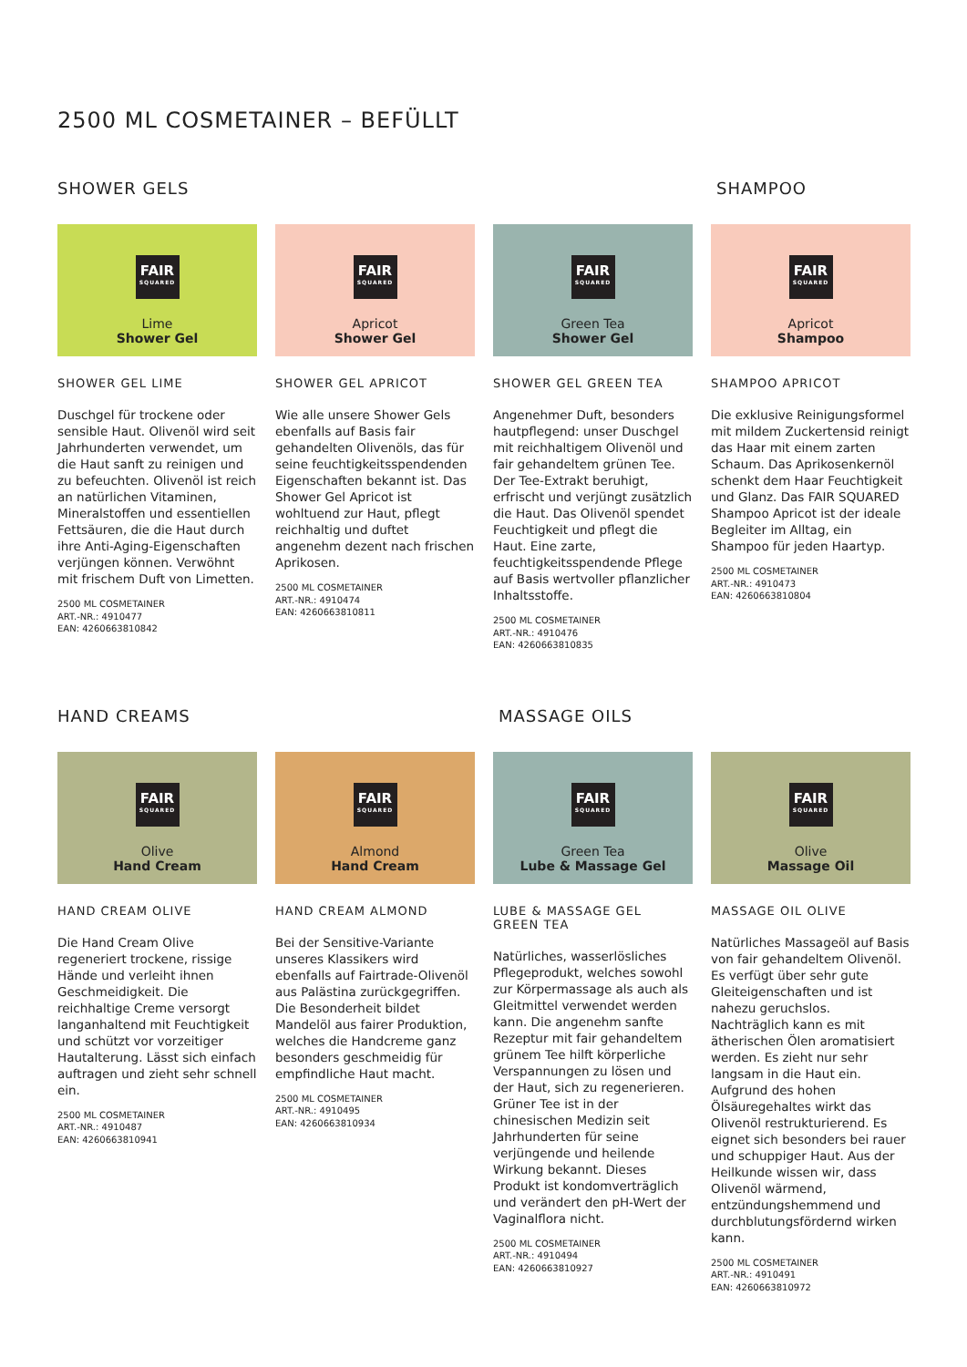2500 ML COSMETAINER – BEFÜLLT
SHOWER GELS SHAMPOO
FAIR
SQUARED
Lime
Shower Gel
SHOWER GEL LIME
Duschgel für trockene oder sensible Haut. Olivenöl wird seit Jahrhunderten verwendet, um die Haut sanft zu reinigen und zu befeuchten. Olivenöl ist reich an natürlichen Vitaminen, Mineralstoffen und essentiellen Fettsäuren, die die Haut durch ihre Anti-Aging-Eigenschaften verjüngen können. Verwöhnt mit frischem Duft von Limetten.
2500 ML COSMETAINER
ART.-NR.: 4910477
EAN: 4260663810842
FAIR
SQUARED
Apricot
Shower Gel
SHOWER GEL APRICOT
Wie alle unsere Shower Gels ebenfalls auf Basis fair gehandelten Olivenöls, das für seine feuchtigkeitsspendenden Eigenschaften bekannt ist. Das Shower Gel Apricot ist wohltuend zur Haut, pflegt reichhaltig und duftet angenehm dezent nach frischen Aprikosen.
2500 ML COSMETAINER
ART.-NR.: 4910474
EAN: 4260663810811
FAIR
SQUARED
Green Tea
Shower Gel
SHOWER GEL GREEN TEA
Angenehmer Duft, besonders hautpflegend: unser Duschgel mit reichhaltigem Olivenöl und fair gehandeltem grünen Tee. Der Tee-Extrakt beruhigt, erfrischt und verjüngt zusätzlich die Haut. Das Olivenöl spendet Feuchtigkeit und pflegt die Haut. Eine zarte, feuchtigkeitsspendende Pflege auf Basis wertvoller pflanzlicher Inhaltsstoffe.
2500 ML COSMETAINER
ART.-NR.: 4910476
EAN: 4260663810835
FAIR
SQUARED
Apricot
Shampoo
SHAMPOO APRICOT
Die exklusive Reinigungsformel mit mildem Zuckertensid reinigt das Haar mit einem zarten Schaum. Das Aprikosenkernöl schenkt dem Haar Feuchtigkeit und Glanz. Das FAIR SQUARED Shampoo Apricot ist der ideale Begleiter im Alltag, ein Shampoo für jeden Haartyp.
2500 ML COSMETAINER
ART.-NR.: 4910473
EAN: 4260663810804
HAND CREAMS MASSAGE OILS
FAIR
SQUARED
Olive
Hand Cream
HAND CREAM OLIVE
Die Hand Cream Olive regeneriert trockene, rissige Hände und verleiht ihnen Geschmeidigkeit. Die reichhaltige Creme versorgt langanhaltend mit Feuchtigkeit und schützt vor vorzeitiger Hautalterung. Lässt sich einfach auftragen und zieht sehr schnell ein.
2500 ML COSMETAINER
ART.-NR.: 4910487
EAN: 4260663810941
FAIR
SQUARED
Almond
Hand Cream
HAND CREAM ALMOND
Bei der Sensitive-Variante unseres Klassikers wird ebenfalls auf Fairtrade-Olivenöl aus Palästina zurückgegriffen. Die Besonderheit bildet Mandelöl aus fairer Produktion, welches die Handcreme ganz besonders geschmeidig für empfindliche Haut macht.
2500 ML COSMETAINER
ART.-NR.: 4910495
EAN: 4260663810934
FAIR
SQUARED
Green Tea
Lube & Massage Gel
LUBE & MASSAGE GEL
GREEN TEA
Natürliches, wasserlösliches Pflegeprodukt, welches sowohl zur Körpermassage als auch als Gleitmittel verwendet werden kann. Die angenehm sanfte Rezeptur mit fair gehandeltem grünem Tee hilft körperliche Verspannungen zu lösen und der Haut, sich zu regenerieren. Grüner Tee ist in der chinesischen Medizin seit Jahrhunderten für seine verjüngende und heilende Wirkung bekannt. Dieses Produkt ist kondomverträglich und verändert den pH-Wert der Vaginalflora nicht.
2500 ML COSMETAINER
ART.-NR.: 4910494
EAN: 4260663810927
FAIR
SQUARED
Olive
Massage Oil
MASSAGE OIL OLIVE
Natürliches Massageöl auf Basis von fair gehandeltem Olivenöl. Es verfügt über sehr gute Gleiteigenschaften und ist nahezu geruchslos. Nachträglich kann es mit ätherischen Ölen aromatisiert werden. Es zieht nur sehr langsam in die Haut ein. Aufgrund des hohen Ölsäuregehaltes wirkt das Olivenöl restrukturierend. Es eignet sich besonders bei rauer und schuppiger Haut. Aus der Heilkunde wissen wir, dass Olivenöl wärmend, entzündungshemmend und durchblutungsfördernd wirken kann.
2500 ML COSMETAINER
ART.-NR.: 4910491
EAN: 4260663810972